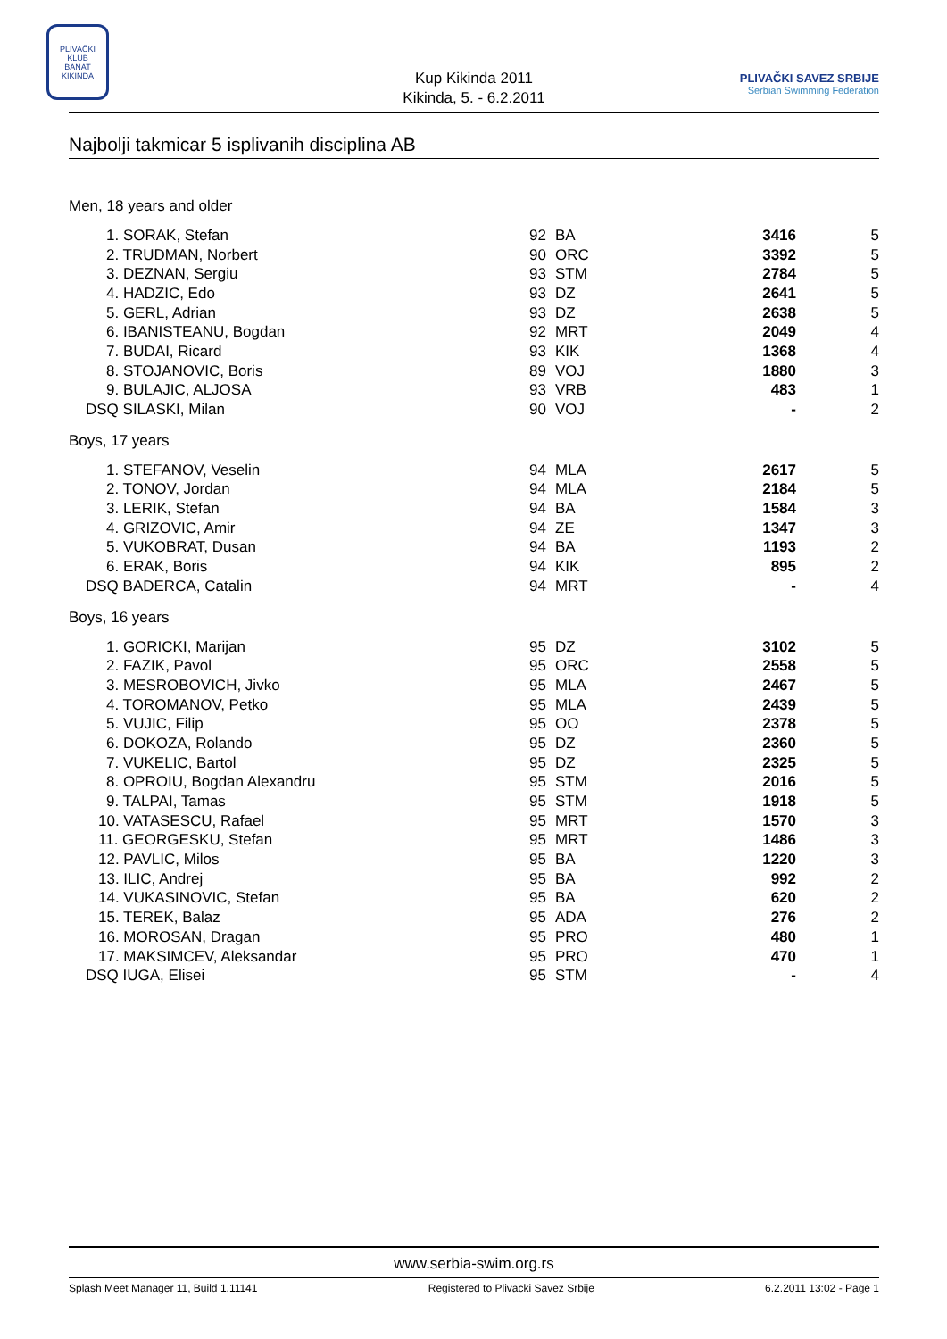PLIVAČKI KLUB
BANAT
KIKINDA
Kup Kikinda 2011
Kikinda, 5. - 6.2.2011
PLIVAČKI SAVEZ SRBIJE
Serbian Swimming Federation
Najbolji takmicar 5 isplivanih disciplina AB
| Men, 18 years and older | | | | |
| 1. SORAK, Stefan | 92 | BA | 3416 | 5 |
| 2. TRUDMAN, Norbert | 90 | ORC | 3392 | 5 |
| 3. DEZNAN, Sergiu | 93 | STM | 2784 | 5 |
| 4. HADZIC, Edo | 93 | DZ | 2641 | 5 |
| 5. GERL, Adrian | 93 | DZ | 2638 | 5 |
| 6. IBANISTEANU, Bogdan | 92 | MRT | 2049 | 4 |
| 7. BUDAI, Ricard | 93 | KIK | 1368 | 4 |
| 8. STOJANOVIC, Boris | 89 | VOJ | 1880 | 3 |
| 9. BULAJIC, ALJOSA | 93 | VRB | 483 | 1 |
| DSQ SILASKI, Milan | 90 | VOJ | - | 2 |
| Boys, 17 years | | | | |
| 1. STEFANOV, Veselin | 94 | MLA | 2617 | 5 |
| 2. TONOV, Jordan | 94 | MLA | 2184 | 5 |
| 3. LERIK, Stefan | 94 | BA | 1584 | 3 |
| 4. GRIZOVIC, Amir | 94 | ZE | 1347 | 3 |
| 5. VUKOBRAT, Dusan | 94 | BA | 1193 | 2 |
| 6. ERAK, Boris | 94 | KIK | 895 | 2 |
| DSQ BADERCA, Catalin | 94 | MRT | - | 4 |
| Boys, 16 years | | | | |
| 1. GORICKI, Marijan | 95 | DZ | 3102 | 5 |
| 2. FAZIK, Pavol | 95 | ORC | 2558 | 5 |
| 3. MESROBOVICH, Jivko | 95 | MLA | 2467 | 5 |
| 4. TOROMANOV, Petko | 95 | MLA | 2439 | 5 |
| 5. VUJIC, Filip | 95 | OO | 2378 | 5 |
| 6. DOKOZA, Rolando | 95 | DZ | 2360 | 5 |
| 7. VUKELIC, Bartol | 95 | DZ | 2325 | 5 |
| 8. OPROIU, Bogdan Alexandru | 95 | STM | 2016 | 5 |
| 9. TALPAI, Tamas | 95 | STM | 1918 | 5 |
| 10. VATASESCU, Rafael | 95 | MRT | 1570 | 3 |
| 11. GEORGESKU, Stefan | 95 | MRT | 1486 | 3 |
| 12. PAVLIC, Milos | 95 | BA | 1220 | 3 |
| 13. ILIC, Andrej | 95 | BA | 992 | 2 |
| 14. VUKASINOVIC, Stefan | 95 | BA | 620 | 2 |
| 15. TEREK, Balaz | 95 | ADA | 276 | 2 |
| 16. MOROSAN, Dragan | 95 | PRO | 480 | 1 |
| 17. MAKSIMCEV, Aleksandar | 95 | PRO | 470 | 1 |
| DSQ IUGA, Elisei | 95 | STM | - | 4 |
www.serbia-swim.org.rs
Splash Meet Manager 11, Build 1.11141 Registered to Plivacki Savez Srbije 6.2.2011 13:02 - Page 1